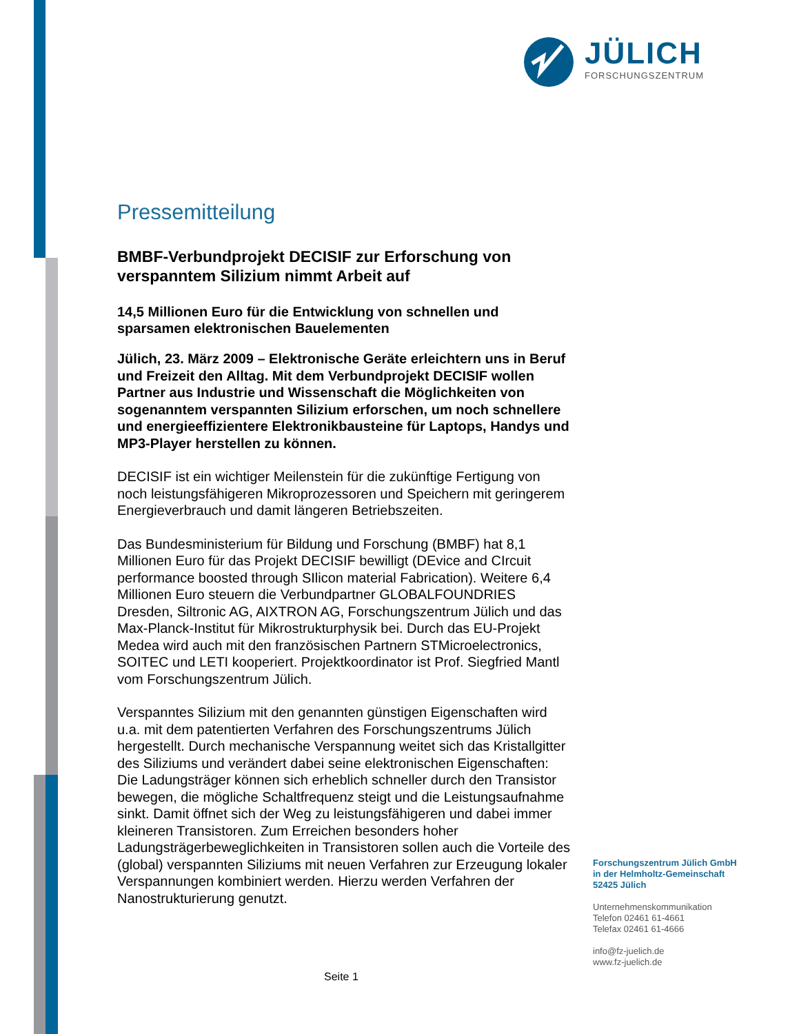JÜLICH
FORSCHUNGSZENTRUM
Pressemitteilung
BMBF-Verbundprojekt DECISIF zur Erforschung von verspanntem Silizium nimmt Arbeit auf
14,5 Millionen Euro für die Entwicklung von schnellen und sparsamen elektronischen Bauelementen
Jülich, 23. März 2009 – Elektronische Geräte erleichtern uns in Beruf und Freizeit den Alltag. Mit dem Verbundprojekt DECISIF wollen Partner aus Industrie und Wissenschaft die Möglichkeiten von sogenanntem verspannten Silizium erforschen, um noch schnellere und energieeffizientere Elektronikbausteine für Laptops, Handys und MP3-Player herstellen zu können.
DECISIF ist ein wichtiger Meilenstein für die zukünftige Fertigung von noch leistungsfähigeren Mikroprozessoren und Speichern mit geringerem Energieverbrauch und damit längeren Betriebszeiten.
Das Bundesministerium für Bildung und Forschung (BMBF) hat 8,1 Millionen Euro für das Projekt DECISIF bewilligt (DEvice and CIrcuit performance boosted through SIlicon material Fabrication). Weitere 6,4 Millionen Euro steuern die Verbundpartner GLOBALFOUNDRIES Dresden, Siltronic AG, AIXTRON AG, Forschungszentrum Jülich und das Max-Planck-Institut für Mikrostrukturphysik bei. Durch das EU-Projekt Medea wird auch mit den französischen Partnern STMicroelectronics, SOITEC und LETI kooperiert. Projektkoordinator ist Prof. Siegfried Mantl vom Forschungszentrum Jülich.
Verspanntes Silizium mit den genannten günstigen Eigenschaften wird u.a. mit dem patentierten Verfahren des Forschungszentrums Jülich hergestellt. Durch mechanische Verspannung weitet sich das Kristallgitter des Siliziums und verändert dabei seine elektronischen Eigenschaften: Die Ladungsträger können sich erheblich schneller durch den Transistor bewegen, die mögliche Schaltfrequenz steigt und die Leistungsaufnahme sinkt. Damit öffnet sich der Weg zu leistungsfähigeren und dabei immer kleineren Transistoren. Zum Erreichen besonders hoher Ladungsträgerbeweglichkeiten in Transistoren sollen auch die Vorteile des (global) verspannten Siliziums mit neuen Verfahren zur Erzeugung lokaler Verspannungen kombiniert werden. Hierzu werden Verfahren der Nanostrukturierung genutzt.
Forschungszentrum Jülich GmbH
in der Helmholtz-Gemeinschaft
52425 Jülich
Unternehmenskommunikation
Telefon 02461 61-4661
Telefax 02461 61-4666
info@fz-juelich.de
www.fz-juelich.de
Seite 1